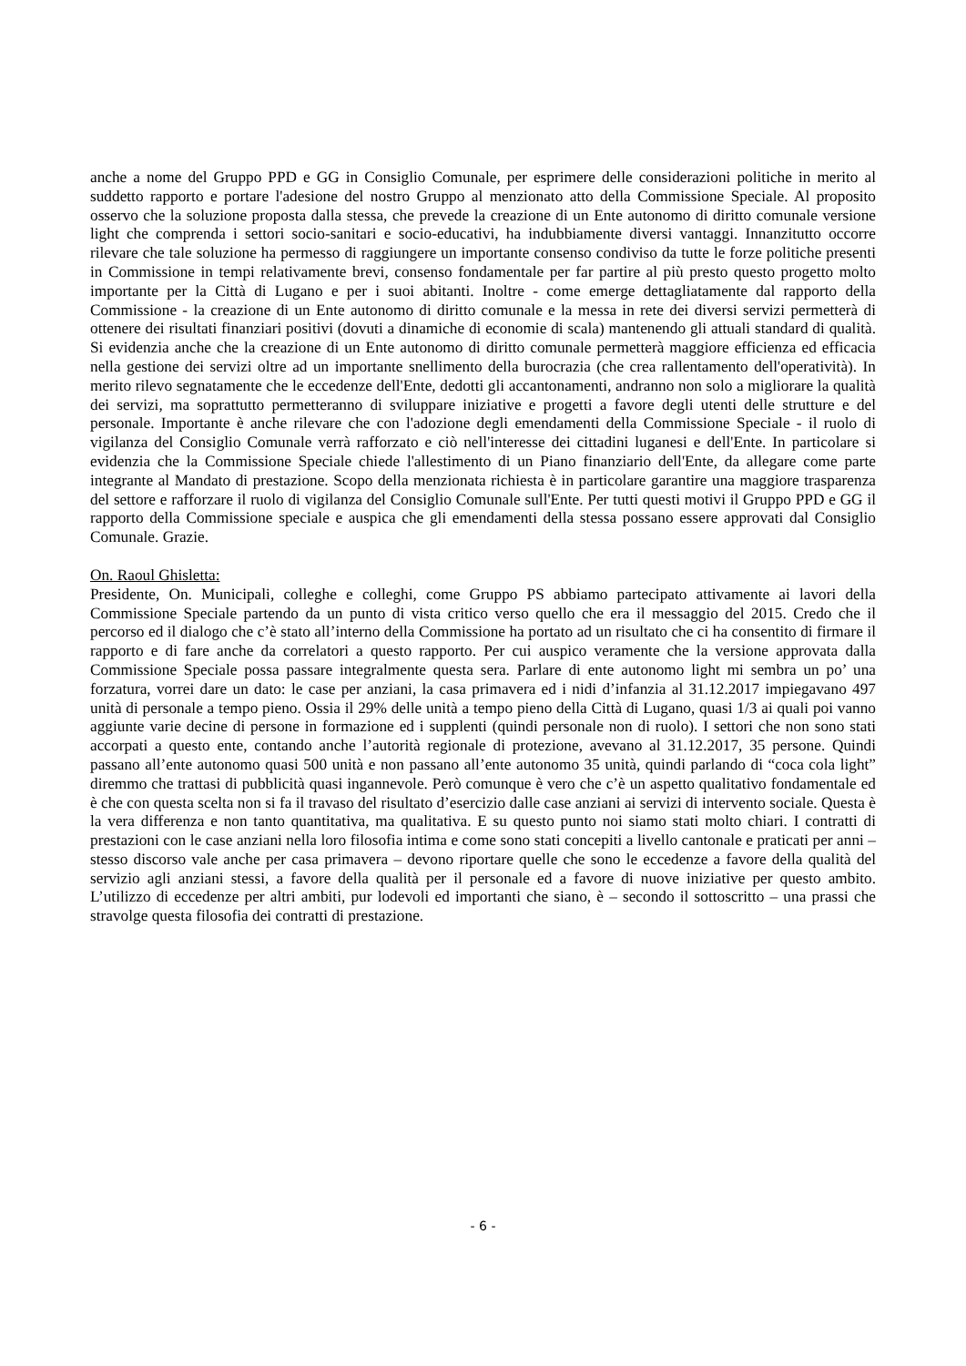anche a nome del Gruppo PPD e GG in Consiglio Comunale, per esprimere delle considerazioni politiche in merito al suddetto rapporto e portare l'adesione del nostro Gruppo al menzionato atto della Commissione Speciale. Al proposito osservo che la soluzione proposta dalla stessa, che prevede la creazione di un Ente autonomo di diritto comunale versione light che comprenda i settori socio-sanitari e socio-educativi, ha indubbiamente diversi vantaggi. Innanzitutto occorre rilevare che tale soluzione ha permesso di raggiungere un importante consenso condiviso da tutte le forze politiche presenti in Commissione in tempi relativamente brevi, consenso fondamentale per far partire al più presto questo progetto molto importante per la Città di Lugano e per i suoi abitanti. Inoltre - come emerge dettagliatamente dal rapporto della Commissione - la creazione di un Ente autonomo di diritto comunale e la messa in rete dei diversi servizi permetterà di ottenere dei risultati finanziari positivi (dovuti a dinamiche di economie di scala) mantenendo gli attuali standard di qualità. Si evidenzia anche che la creazione di un Ente autonomo di diritto comunale permetterà maggiore efficienza ed efficacia nella gestione dei servizi oltre ad un importante snellimento della burocrazia (che crea rallentamento dell'operatività). In merito rilevo segnatamente che le eccedenze dell'Ente, dedotti gli accantonamenti, andranno non solo a migliorare la qualità dei servizi, ma soprattutto permetteranno di sviluppare iniziative e progetti a favore degli utenti delle strutture e del personale. Importante è anche rilevare che con l'adozione degli emendamenti della Commissione Speciale - il ruolo di vigilanza del Consiglio Comunale verrà rafforzato e ciò nell'interesse dei cittadini luganesi e dell'Ente. In particolare si evidenzia che la Commissione Speciale chiede l'allestimento di un Piano finanziario dell'Ente, da allegare come parte integrante al Mandato di prestazione. Scopo della menzionata richiesta è in particolare garantire una maggiore trasparenza del settore e rafforzare il ruolo di vigilanza del Consiglio Comunale sull'Ente. Per tutti questi motivi il Gruppo PPD e GG il rapporto della Commissione speciale e auspica che gli emendamenti della stessa possano essere approvati dal Consiglio Comunale. Grazie.
On. Raoul Ghisletta:
Presidente, On. Municipali, colleghe e colleghi, come Gruppo PS abbiamo partecipato attivamente ai lavori della Commissione Speciale partendo da un punto di vista critico verso quello che era il messaggio del 2015. Credo che il percorso ed il dialogo che c’è stato all’interno della Commissione ha portato ad un risultato che ci ha consentito di firmare il rapporto e di fare anche da correlatori a questo rapporto. Per cui auspico veramente che la versione approvata dalla Commissione Speciale possa passare integralmente questa sera. Parlare di ente autonomo light mi sembra un po’ una forzatura, vorrei dare un dato: le case per anziani, la casa primavera ed i nidi d’infanzia al 31.12.2017 impiegavano 497 unità di personale a tempo pieno. Ossia il 29% delle unità a tempo pieno della Città di Lugano, quasi 1/3 ai quali poi vanno aggiunte varie decine di persone in formazione ed i supplenti (quindi personale non di ruolo). I settori che non sono stati accorpati a questo ente, contando anche l’autorità regionale di protezione, avevano al 31.12.2017, 35 persone. Quindi passano all’ente autonomo quasi 500 unità e non passano all’ente autonomo 35 unità, quindi parlando di “coca cola light” diremmo che trattasi di pubblicità quasi ingannevole. Però comunque è vero che c’è un aspetto qualitativo fondamentale ed è che con questa scelta non si fa il travaso del risultato d’esercizio dalle case anziani ai servizi di intervento sociale. Questa è la vera differenza e non tanto quantitativa, ma qualitativa. E su questo punto noi siamo stati molto chiari. I contratti di prestazioni con le case anziani nella loro filosofia intima e come sono stati concepiti a livello cantonale e praticati per anni – stesso discorso vale anche per casa primavera – devono riportare quelle che sono le eccedenze a favore della qualità del servizio agli anziani stessi, a favore della qualità per il personale ed a favore di nuove iniziative per questo ambito. L’utilizzo di eccedenze per altri ambiti, pur lodevoli ed importanti che siano, è – secondo il sottoscritto – una prassi che stravolge questa filosofia dei contratti di prestazione.
- 6 -